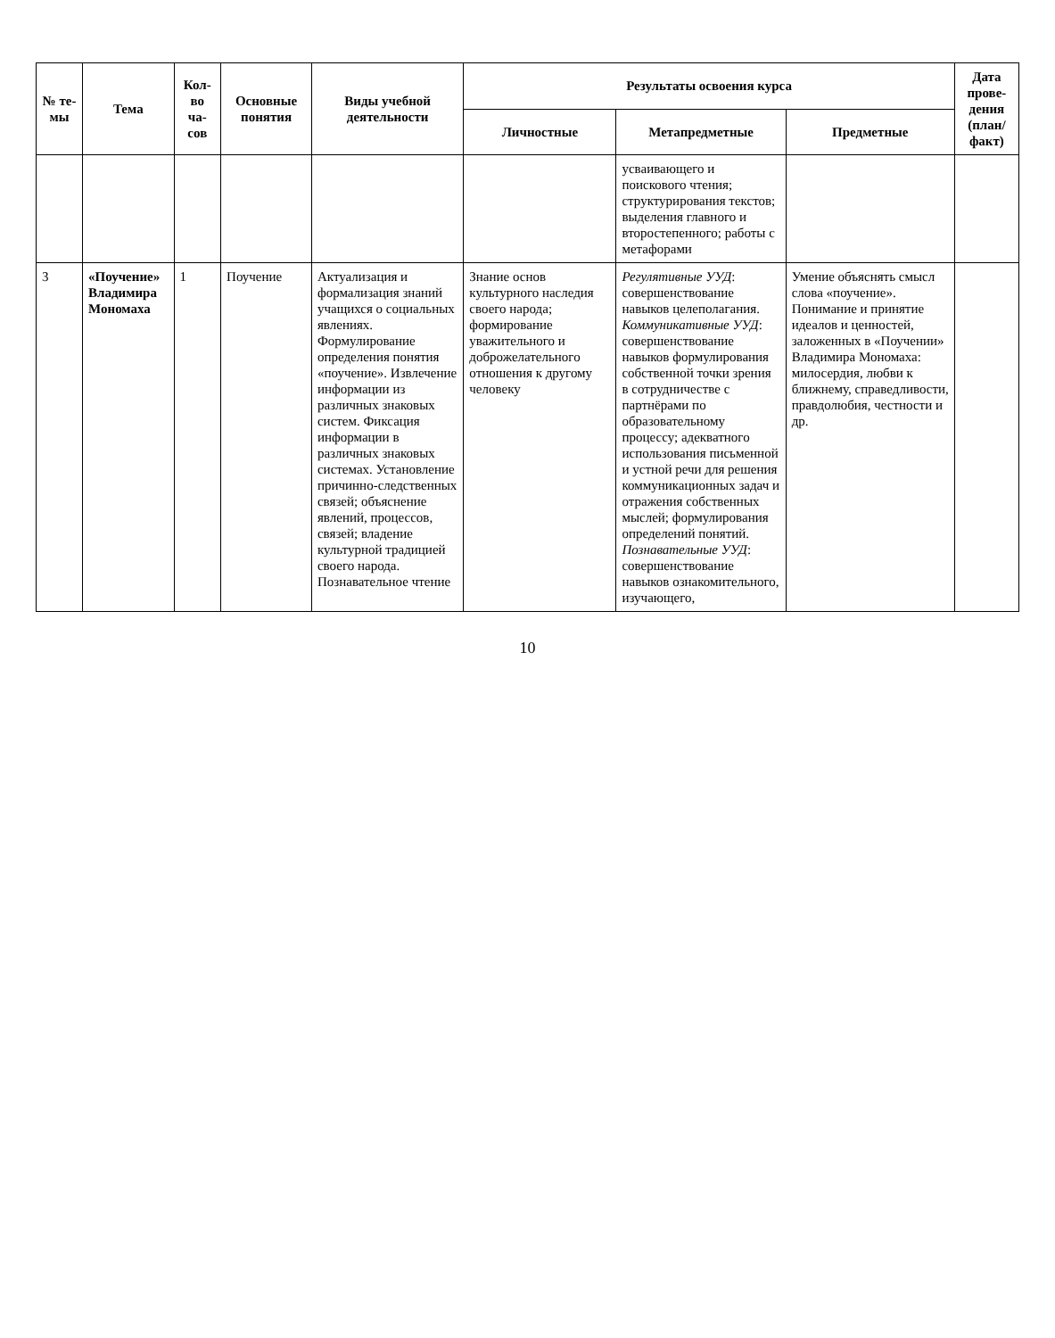| № те-мы | Тема | Кол-во ча-сов | Основные понятия | Виды учебной деятельности | Результаты освоения курса | | | Дата прове-дения (план/ факт) |
| --- | --- | --- | --- | --- | --- | --- | --- | --- |
| | | | | | Личностные | Метапредметные | Предметные | |
| | | | | | | усваивающего и поискового чтения; структурирования текстов; выделения главного и второстепенного; работы с метафорами | | |
| 3 | «Поучение» Владимира Мономаха | 1 | Поучение | Актуализация и формализация знаний учащихся о социальных явлениях. Формулирование определения понятия «поучение». Извлечение информации из различных знаковых систем. Фиксация информации в различных знаковых системах. Установление причинно-следственных связей; объяснение явлений, процессов, связей; владение культурной традицией своего народа. Познавательное чтение | Знание основ культурного наследия своего народа; формирование уважительного и доброжелательного отношения к другому человеку | Регулятивные УУД : совершенствование навыков целеполагания. Коммуникативные УУД : совершенствование навыков формулирования собственной точки зрения в сотрудничестве с партнёрами по образовательному процессу; адекватного использования письменной и устной речи для решения коммуникационных задач и отражения собственных мыслей; формулирования определений понятий. Познавательные УУД : совершенствование навыков ознакомительного, изучающего, | Умение объяснять смысл слова «поучение». Понимание и принятие идеалов и ценностей, заложенных в «Поучении» Владимира Мономаха: милосердия, любви к ближнему, справедливости, правдолюбия, честности и др. | |
10